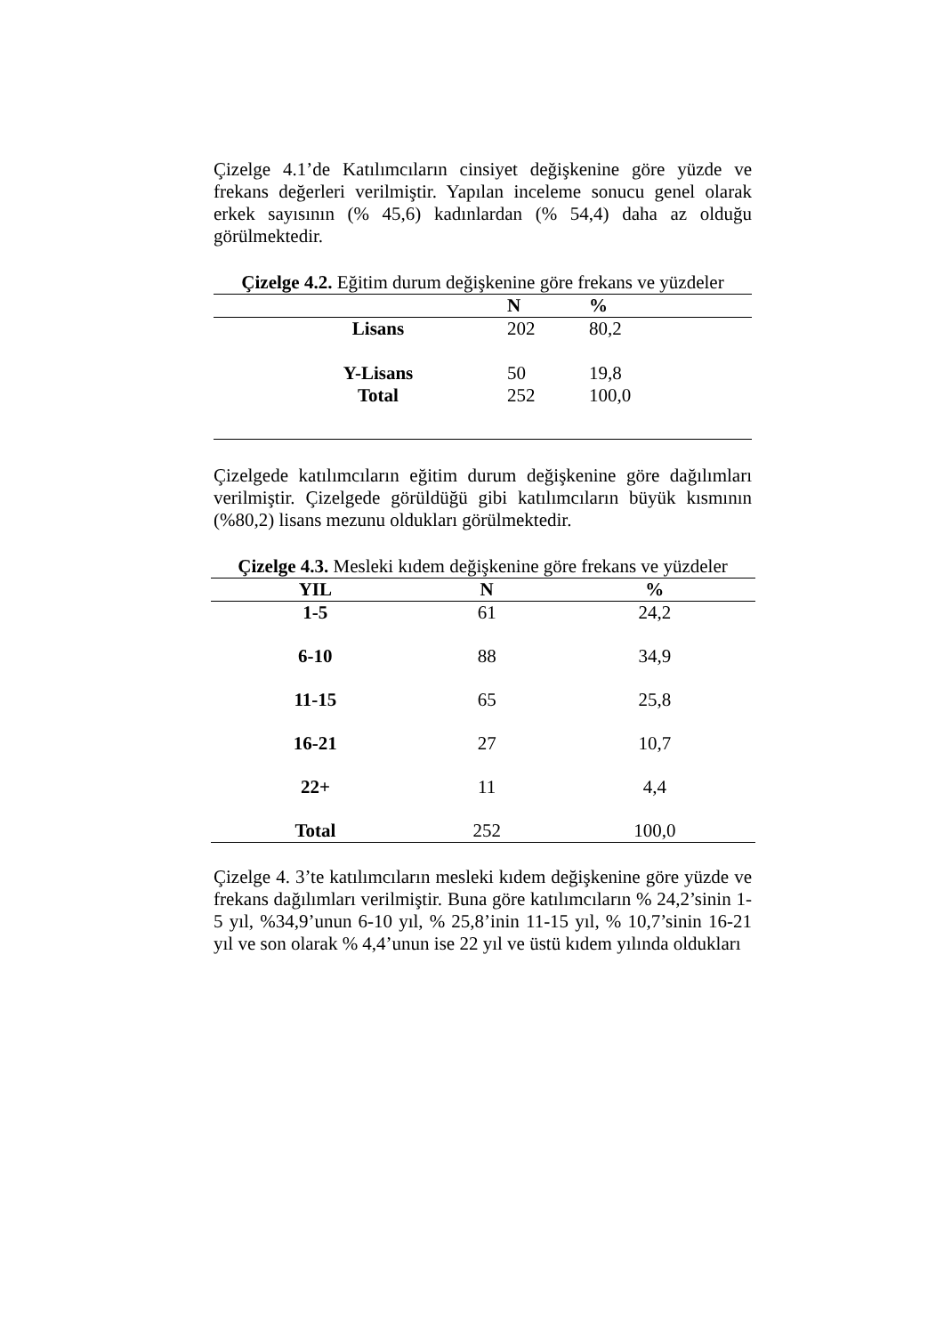Çizelge 4.1’de Katılımcıların cinsiyet değişkenine göre yüzde ve frekans değerleri verilmiştir. Yapılan inceleme sonucu genel olarak erkek sayısının (% 45,6) kadınlardan (% 54,4) daha az olduğu görülmektedir.
Çizelge 4.2. Eğitim durum değişkenine göre frekans ve yüzdeler
| | N | % |
| --- | --- | --- |
| Lisans | 202 | 80,2 |
| Y-Lisans | 50 | 19,8 |
| Total | 252 | 100,0 |
Çizelgede katılımcıların eğitim durum değişkenine göre dağılımları verilmiştir. Çizelgede görüldüğü gibi katılımcıların büyük kısmının (%80,2) lisans mezunu oldukları görülmektedir.
Çizelge 4.3. Mesleki kıdem değişkenine göre frekans ve yüzdeler
| YIL | N | % |
| --- | --- | --- |
| 1-5 | 61 | 24,2 |
| 6-10 | 88 | 34,9 |
| 11-15 | 65 | 25,8 |
| 16-21 | 27 | 10,7 |
| 22+ | 11 | 4,4 |
| Total | 252 | 100,0 |
Çizelge 4. 3’te katılımcıların mesleki kıdem değişkenine göre yüzde ve frekans dağılımları verilmiştir. Buna göre katılımcıların % 24,2’sinin 1-5 yıl, %34,9’unun 6-10 yıl, % 25,8’inin 11-15 yıl, % 10,7’sinin 16-21 yıl ve son olarak % 4,4’unun ise 22 yıl ve üstü kıdem yılında oldukları